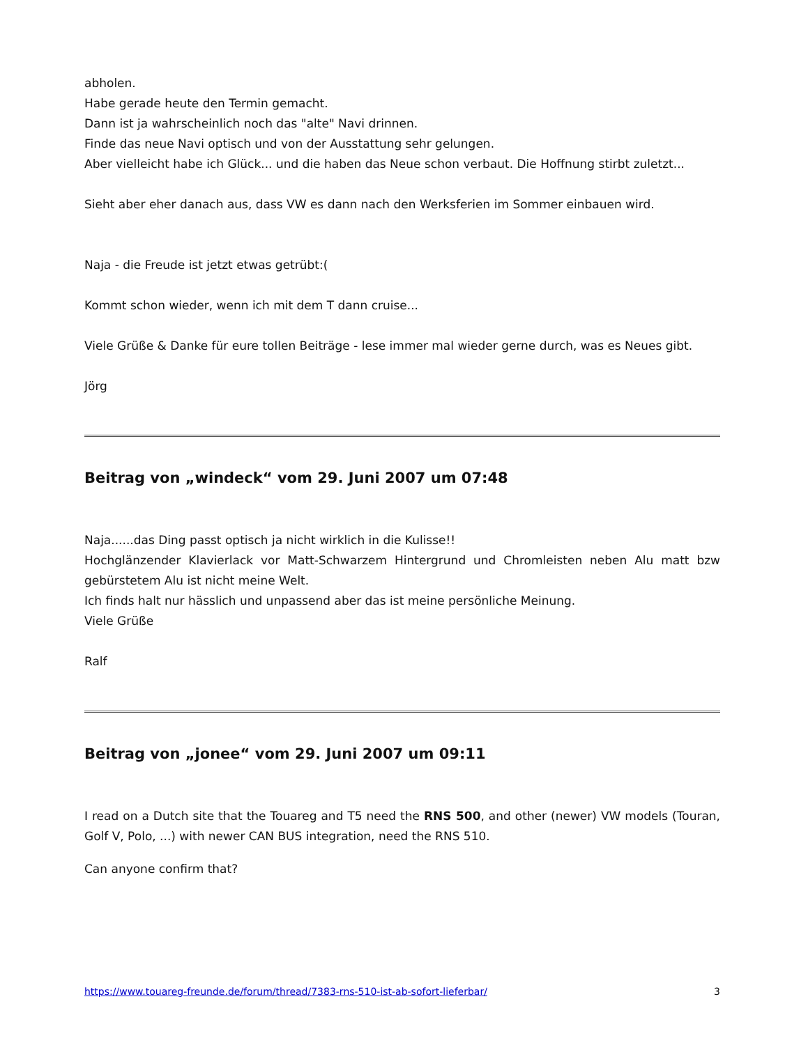abholen.
Habe gerade heute den Termin gemacht.
Dann ist ja wahrscheinlich noch das "alte" Navi drinnen.
Finde das neue Navi optisch und von der Ausstattung sehr gelungen.
Aber vielleicht habe ich Glück... und die haben das Neue schon verbaut. Die Hoffnung stirbt zuletzt...
Sieht aber eher danach aus, dass VW es dann nach den Werksferien im Sommer einbauen wird.
Naja - die Freude ist jetzt etwas getrübt:(
Kommt schon wieder, wenn ich mit dem T dann cruise...
Viele Grüße & Danke für eure tollen Beiträge - lese immer mal wieder gerne durch, was es Neues gibt.
Jörg
Beitrag von „windeck“ vom 29. Juni 2007 um 07:48
Naja......das Ding passt optisch ja nicht wirklich in die Kulisse!!
Hochglänzender Klavierlack vor Matt-Schwarzem Hintergrund und Chromleisten neben Alu matt bzw gebürstetem Alu ist nicht meine Welt.
Ich finds halt nur hässlich und unpassend aber das ist meine persönliche Meinung.
Viele Grüße
Ralf
Beitrag von „jonee“ vom 29. Juni 2007 um 09:11
I read on a Dutch site that the Touareg and T5 need the RNS 500, and other (newer) VW models (Touran, Golf V, Polo, ...) with newer CAN BUS integration, need the RNS 510.
Can anyone confirm that?
https://www.touareg-freunde.de/forum/thread/7383-rns-510-ist-ab-sofort-lieferbar/ 3